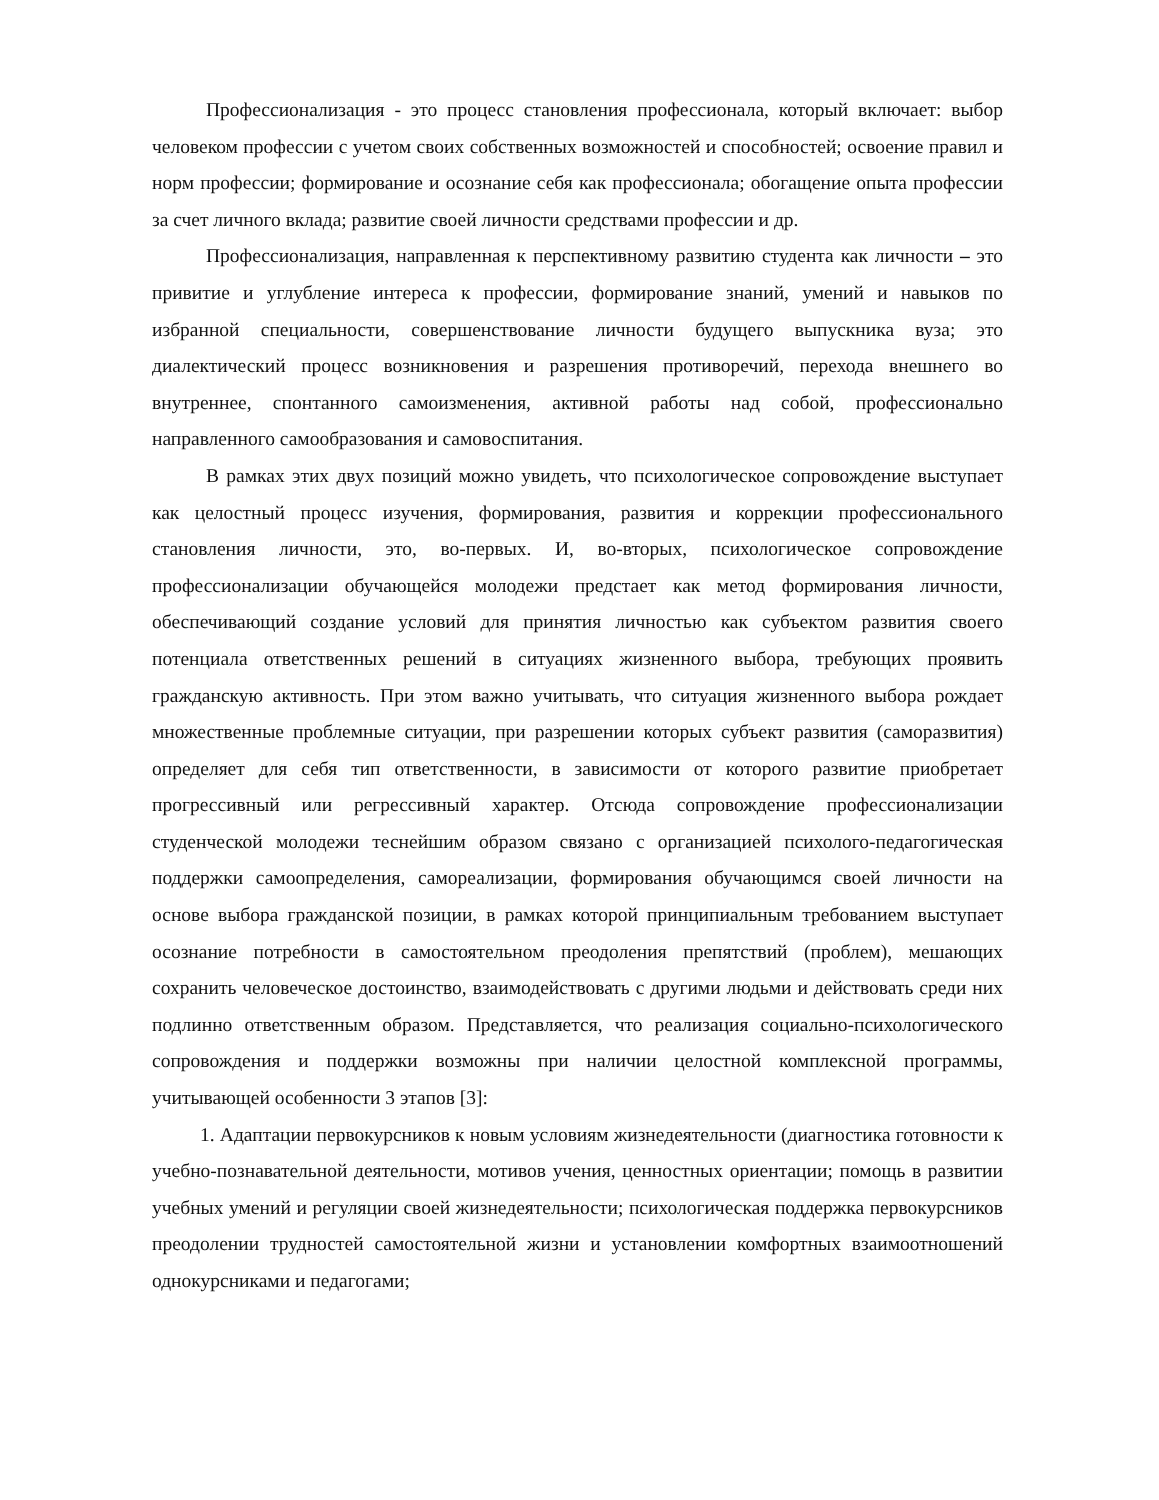Профессионализация - это процесс становления профессионала, который включает: выбор человеком профессии с учетом своих собственных возможностей и способностей; освоение правил и норм профессии; формирование и осознание себя как профессионала; обогащение опыта профессии за счет личного вклада; развитие своей личности средствами профессии и др.
Профессионализация, направленная к перспективному развитию студента как личности – это привитие и углубление интереса к профессии, формирование знаний, умений и навыков по избранной специальности, совершенствование личности будущего выпускника вуза; это диалектический процесс возникновения и разрешения противоречий, перехода внешнего во внутреннее, спонтанного самоизменения, активной работы над собой, профессионально направленного самообразования и самовоспитания.
В рамках этих двух позиций можно увидеть, что психологическое сопровождение выступает как целостный процесс изучения, формирования, развития и коррекции профессионального становления личности, это, во-первых. И, во-вторых, психологическое сопровождение профессионализации обучающейся молодежи предстает как метод формирования личности, обеспечивающий создание условий для принятия личностью как субъектом развития своего потенциала ответственных решений в ситуациях жизненного выбора, требующих проявить гражданскую активность. При этом важно учитывать, что ситуация жизненного выбора рождает множественные проблемные ситуации, при разрешении которых субъект развития (саморазвития) определяет для себя тип ответственности, в зависимости от которого развитие приобретает прогрессивный или регрессивный характер. Отсюда сопровождение профессионализации студенческой молодежи теснейшим образом связано с организацией психолого-педагогическая поддержки самоопределения, самореализации, формирования обучающимся своей личности на основе выбора гражданской позиции, в рамках которой принципиальным требованием выступает осознание потребности в самостоятельном преодоления препятствий (проблем), мешающих сохранить человеческое достоинство, взаимодействовать с другими людьми и действовать среди них подлинно ответственным образом. Представляется, что реализация социально-психологического сопровождения и поддержки возможны при наличии целостной комплексной программы, учитывающей особенности 3 этапов [3]:
1. Адаптации первокурсников к новым условиям жизнедеятельности (диагностика готовности к учебно-познавательной деятельности, мотивов учения, ценностных ориентации; помощь в развитии учебных умений и регуляции своей жизнедеятельности; психологическая поддержка первокурсников преодолении трудностей самостоятельной жизни и установлении комфортных взаимоотношений однокурсниками и педагогами;